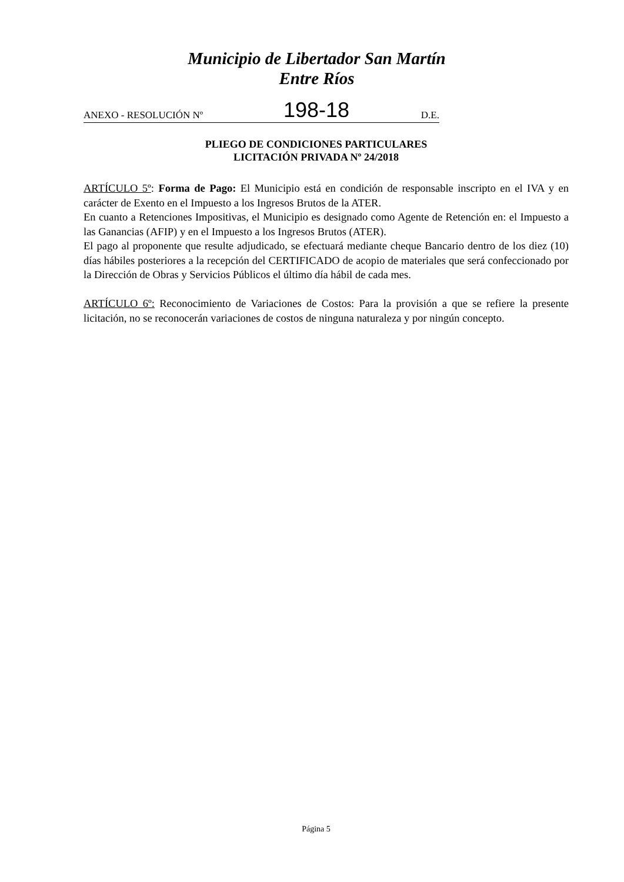Municipio de Libertador San Martín
Entre Ríos
ANEXO - RESOLUCIÓN Nº 198-18 D.E.
PLIEGO DE CONDICIONES PARTICULARES
LICITACIÓN PRIVADA Nº 24/2018
ARTÍCULO 5º: Forma de Pago: El Municipio está en condición de responsable inscripto en el IVA y en carácter de Exento en el Impuesto a los Ingresos Brutos de la ATER.
En cuanto a Retenciones Impositivas, el Municipio es designado como Agente de Retención en: el Impuesto a las Ganancias (AFIP) y en el Impuesto a los Ingresos Brutos (ATER).
El pago al proponente que resulte adjudicado, se efectuará mediante cheque Bancario dentro de los diez (10) días hábiles posteriores a la recepción del CERTIFICADO de acopio de materiales que será confeccionado por la Dirección de Obras y Servicios Públicos el último día hábil de cada mes.
ARTÍCULO 6º: Reconocimiento de Variaciones de Costos: Para la provisión a que se refiere la presente licitación, no se reconocerán variaciones de costos de ninguna naturaleza y por ningún concepto.
Página 5